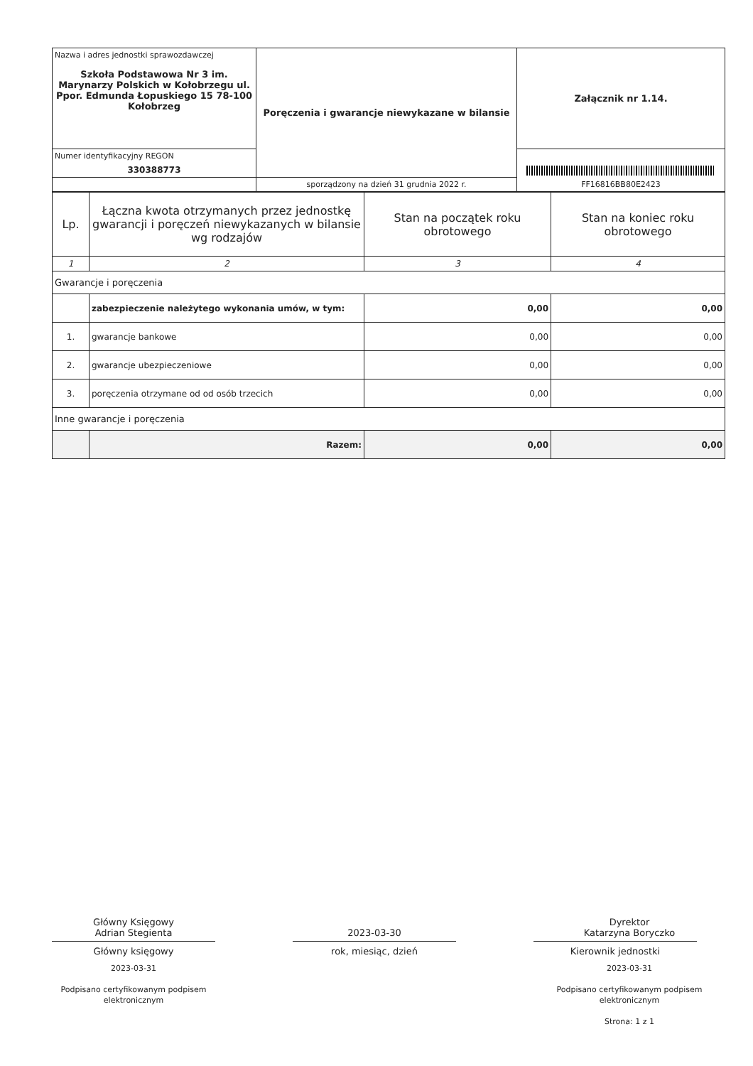| Nazwa i adres jednostki sprawozdawczej Szkoła Podstawowa Nr 3 im. Marynarzy Polskich w Kołobrzegu ul. Ppor. Edmunda Łopuskiego 15 78-100 Kołobrzeg | Poręczenia i gwarancje niewykazane w bilansie | Załącznik nr 1.14. |
| Numer identyfikacyjny REGON 330388773 | | FF16816BB80E2423 |
| | sporządzony na dzień 31 grudnia 2022 r. | |
| Lp. | Łączna kwota otrzymanych przez jednostkę gwarancji i poręczeń niewykazanych w bilansie wg rodzajów | Stan na początek roku obrotowego | Stan na koniec roku obrotowego |
| --- | --- | --- | --- |
| 1 | 2 | 3 | 4 |
| Gwarancje i poręczenia | | | |
| | zabezpieczenie należytego wykonania umów, w tym: | 0,00 | 0,00 |
| 1. | gwarancje bankowe | 0,00 | 0,00 |
| 2. | gwarancje ubezpieczeniowe | 0,00 | 0,00 |
| 3. | poręczenia otrzymane od od osób trzecich | 0,00 | 0,00 |
| Inne gwarancje i poręczenia | | | |
| | Razem: | 0,00 | 0,00 |
Główny Księgowy
Adrian Stegienta
Główny księgowy
2023-03-31
Podpisano certyfikowanym podpisem elektronicznym
2023-03-30
rok, miesiąc, dzień
Dyrektor
Katarzyna Boryczko
Kierownik jednostki
2023-03-31
Podpisano certyfikowanym podpisem elektronicznym
Strona: 1 z 1